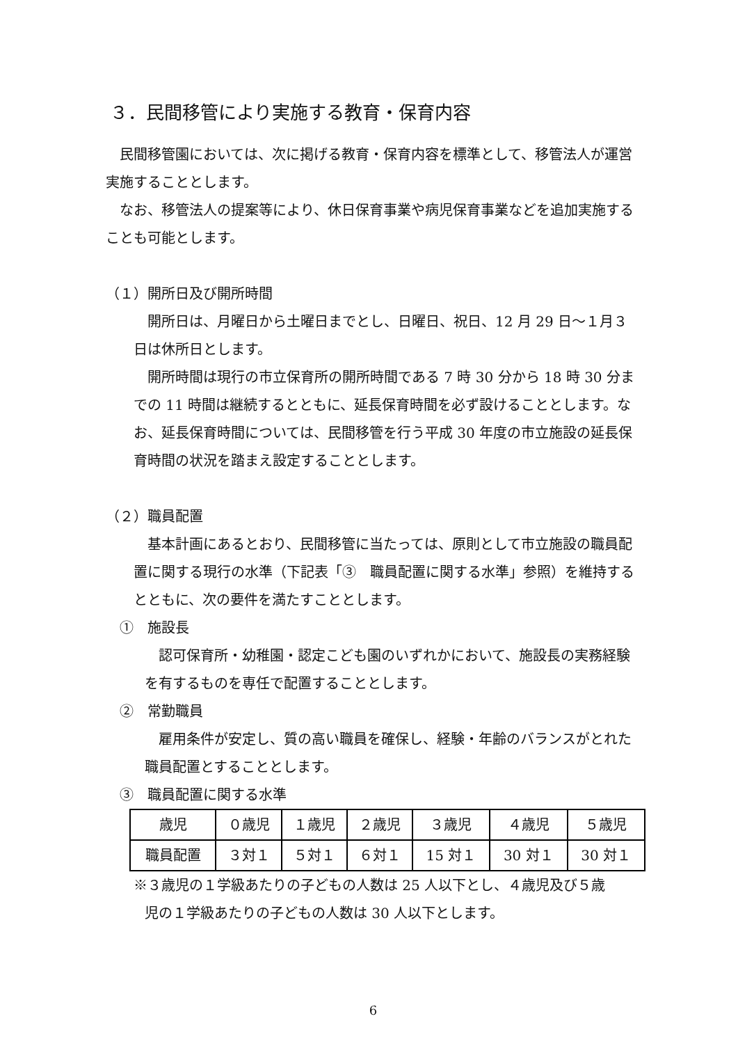３．民間移管により実施する教育・保育内容
民間移管園においては、次に掲げる教育・保育内容を標準として、移管法人が運営実施することとします。
なお、移管法人の提案等により、休日保育事業や病児保育事業などを追加実施することも可能とします。
（１）開所日及び開所時間
開所日は、月曜日から土曜日までとし、日曜日、祝日、12 月 29 日～１月３日は休所日とします。
開所時間は現行の市立保育所の開所時間である 7 時 30 分から 18 時 30 分までの 11 時間は継続するとともに、延長保育時間を必ず設けることとします。なお、延長保育時間については、民間移管を行う平成 30 年度の市立施設の延長保育時間の状況を踏まえ設定することとします。
（２）職員配置
基本計画にあるとおり、民間移管に当たっては、原則として市立施設の職員配置に関する現行の水準（下記表「③　職員配置に関する水準」参照）を維持するとともに、次の要件を満たすこととします。
①　施設長
認可保育所・幼稚園・認定こども園のいずれかにおいて、施設長の実務経験を有するものを専任で配置することとします。
②　常勤職員
雇用条件が安定し、質の高い職員を確保し、経験・年齢のバランスがとれた職員配置とすることとします。
③　職員配置に関する水準
| 歳児 | ０歳児 | １歳児 | ２歳児 | ３歳児 | ４歳児 | ５歳児 |
| 職員配置 | ３対１ | ５対１ | ６対１ | 15 対１ | 30 対１ | 30 対１ |
※３歳児の１学級あたりの子どもの人数は 25 人以下とし、４歳児及び５歳
児の１学級あたりの子どもの人数は 30 人以下とします。
6